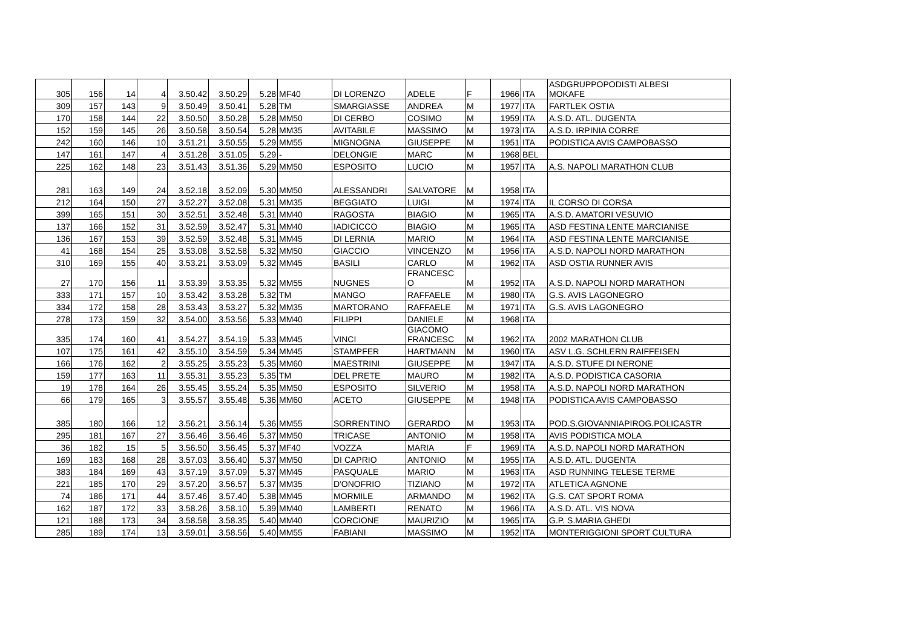| 305 | 156 | 14 | 4 | 3.50.42 | 3.50.29 | 5.28 | MF40 | DI LORENZO | ADELE | F | 1966 | ITA | ASDGRUPPOPODISTI ALBESI MOKAFE |
| 309 | 157 | 143 | 9 | 3.50.49 | 3.50.41 | 5.28 | TM | SMARGIASSE | ANDREA | M | 1977 | ITA | FARTLEK OSTIA |
| 170 | 158 | 144 | 22 | 3.50.50 | 3.50.28 | 5.28 | MM50 | DI CERBO | COSIMO | M | 1959 | ITA | A.S.D. ATL. DUGENTA |
| 152 | 159 | 145 | 26 | 3.50.58 | 3.50.54 | 5.28 | MM35 | AVITABILE | MASSIMO | M | 1973 | ITA | A.S.D. IRPINIA CORRE |
| 242 | 160 | 146 | 10 | 3.51.21 | 3.50.55 | 5.29 | MM55 | MIGNOGNA | GIUSEPPE | M | 1951 | ITA | PODISTICA AVIS CAMPOBASSO |
| 147 | 161 | 147 | 4 | 3.51.28 | 3.51.05 | 5.29 | - | DELONGIE | MARC | M | 1968 | BEL | |
| 225 | 162 | 148 | 23 | 3.51.43 | 3.51.36 | 5.29 | MM50 | ESPOSITO | LUCIO | M | 1957 | ITA | A.S. NAPOLI MARATHON CLUB |
| 281 | 163 | 149 | 24 | 3.52.18 | 3.52.09 | 5.30 | MM50 | ALESSANDRI | SALVATORE | M | 1958 | ITA | |
| 212 | 164 | 150 | 27 | 3.52.27 | 3.52.08 | 5.31 | MM35 | BEGGIATO | LUIGI | M | 1974 | ITA | IL CORSO DI CORSA |
| 399 | 165 | 151 | 30 | 3.52.51 | 3.52.48 | 5.31 | MM40 | RAGOSTA | BIAGIO | M | 1965 | ITA | A.S.D. AMATORI VESUVIO |
| 137 | 166 | 152 | 31 | 3.52.59 | 3.52.47 | 5.31 | MM40 | IADICICCO | BIAGIO | M | 1965 | ITA | ASD FESTINA LENTE MARCIANISE |
| 136 | 167 | 153 | 39 | 3.52.59 | 3.52.48 | 5.31 | MM45 | DI LERNIA | MARIO | M | 1964 | ITA | ASD FESTINA LENTE MARCIANISE |
| 41 | 168 | 154 | 25 | 3.53.08 | 3.52.58 | 5.32 | MM50 | GIACCIO | VINCENZO | M | 1956 | ITA | A.S.D. NAPOLI NORD MARATHON |
| 310 | 169 | 155 | 40 | 3.53.21 | 3.53.09 | 5.32 | MM45 | BASILI | CARLO | M | 1962 | ITA | ASD OSTIA RUNNER AVIS |
| 27 | 170 | 156 | 11 | 3.53.39 | 3.53.35 | 5.32 | MM55 | NUGNES | FRANCESC O | M | 1952 | ITA | A.S.D. NAPOLI NORD MARATHON |
| 333 | 171 | 157 | 10 | 3.53.42 | 3.53.28 | 5.32 | TM | MANGO | RAFFAELE | M | 1980 | ITA | G.S. AVIS LAGONEGRO |
| 334 | 172 | 158 | 28 | 3.53.43 | 3.53.27 | 5.32 | MM35 | MARTORANO | RAFFAELE | M | 1971 | ITA | G.S. AVIS LAGONEGRO |
| 278 | 173 | 159 | 32 | 3.54.00 | 3.53.56 | 5.33 | MM40 | FILIPPI | DANIELE | M | 1968 | ITA | |
| 335 | 174 | 160 | 41 | 3.54.27 | 3.54.19 | 5.33 | MM45 | VINCI | GIACOMO FRANCESC | M | 1962 | ITA | 2002 MARATHON CLUB |
| 107 | 175 | 161 | 42 | 3.55.10 | 3.54.59 | 5.34 | MM45 | STAMPFER | HARTMANN | M | 1960 | ITA | ASV L.G. SCHLERN RAIFFEISEN |
| 166 | 176 | 162 | 2 | 3.55.25 | 3.55.23 | 5.35 | MM60 | MAESTRINI | GIUSEPPE | M | 1947 | ITA | A.S.D. STUFE DI NERONE |
| 159 | 177 | 163 | 11 | 3.55.31 | 3.55.23 | 5.35 | TM | DEL PRETE | MAURO | M | 1982 | ITA | A.S.D. PODISTICA CASORIA |
| 19 | 178 | 164 | 26 | 3.55.45 | 3.55.24 | 5.35 | MM50 | ESPOSITO | SILVERIO | M | 1958 | ITA | A.S.D. NAPOLI NORD MARATHON |
| 66 | 179 | 165 | 3 | 3.55.57 | 3.55.48 | 5.36 | MM60 | ACETO | GIUSEPPE | M | 1948 | ITA | PODISTICA AVIS CAMPOBASSO |
| 385 | 180 | 166 | 12 | 3.56.21 | 3.56.14 | 5.36 | MM55 | SORRENTINO | GERARDO | M | 1953 | ITA | POD.S.GIOVANNIAPIROG.POLICASTR |
| 295 | 181 | 167 | 27 | 3.56.46 | 3.56.46 | 5.37 | MM50 | TRICASE | ANTONIO | M | 1958 | ITA | AVIS PODISTICA MOLA |
| 36 | 182 | 15 | 5 | 3.56.50 | 3.56.45 | 5.37 | MF40 | VOZZA | MARIA | F | 1969 | ITA | A.S.D. NAPOLI NORD MARATHON |
| 169 | 183 | 168 | 28 | 3.57.03 | 3.56.40 | 5.37 | MM50 | DI CAPRIO | ANTONIO | M | 1955 | ITA | A.S.D. ATL. DUGENTA |
| 383 | 184 | 169 | 43 | 3.57.19 | 3.57.09 | 5.37 | MM45 | PASQUALE | MARIO | M | 1963 | ITA | ASD RUNNING TELESE TERME |
| 221 | 185 | 170 | 29 | 3.57.20 | 3.56.57 | 5.37 | MM35 | D'ONOFRIO | TIZIANO | M | 1972 | ITA | ATLETICA AGNONE |
| 74 | 186 | 171 | 44 | 3.57.46 | 3.57.40 | 5.38 | MM45 | MORMILE | ARMANDO | M | 1962 | ITA | G.S. CAT SPORT ROMA |
| 162 | 187 | 172 | 33 | 3.58.26 | 3.58.10 | 5.39 | MM40 | LAMBERTI | RENATO | M | 1966 | ITA | A.S.D. ATL. VIS NOVA |
| 121 | 188 | 173 | 34 | 3.58.58 | 3.58.35 | 5.40 | MM40 | CORCIONE | MAURIZIO | M | 1965 | ITA | G.P. S.MARIA GHEDI |
| 285 | 189 | 174 | 13 | 3.59.01 | 3.58.56 | 5.40 | MM55 | FABIANI | MASSIMO | M | 1952 | ITA | MONTERIGGIONI SPORT CULTURA |